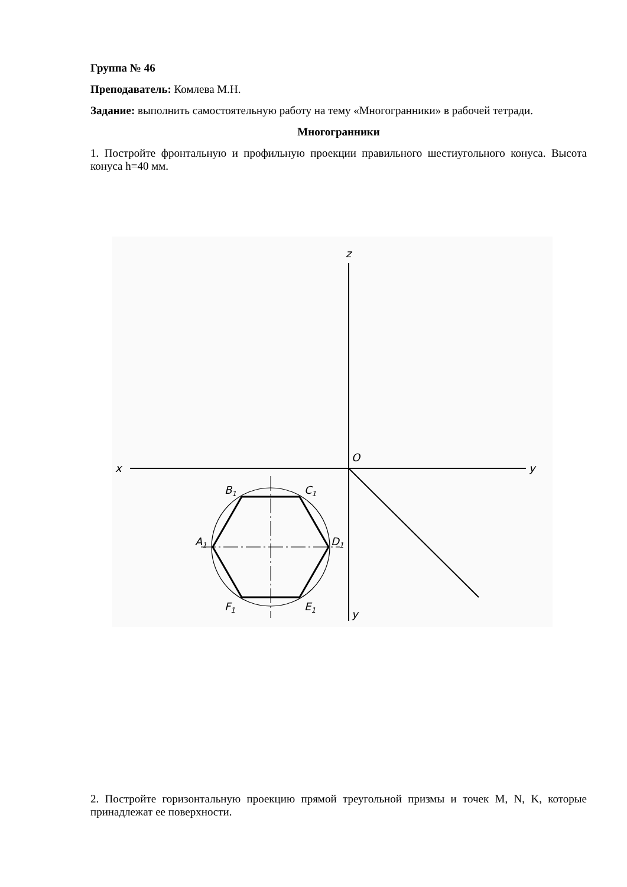Группа № 46
Преподаватель: Комлева М.Н.
Задание: выполнить самостоятельную работу на тему «Многогранники» в рабочей тетради.
Многогранники
1. Постройте фронтальную и профильную проекции правильного шестиугольного конуса. Высота конуса h=40 мм.
z
x
O
y
y
B1
C1
A1
D1
F1
E1
2. Постройте горизонтальную проекцию прямой треугольной призмы и точек M, N, K, которые принадлежат ее поверхности.